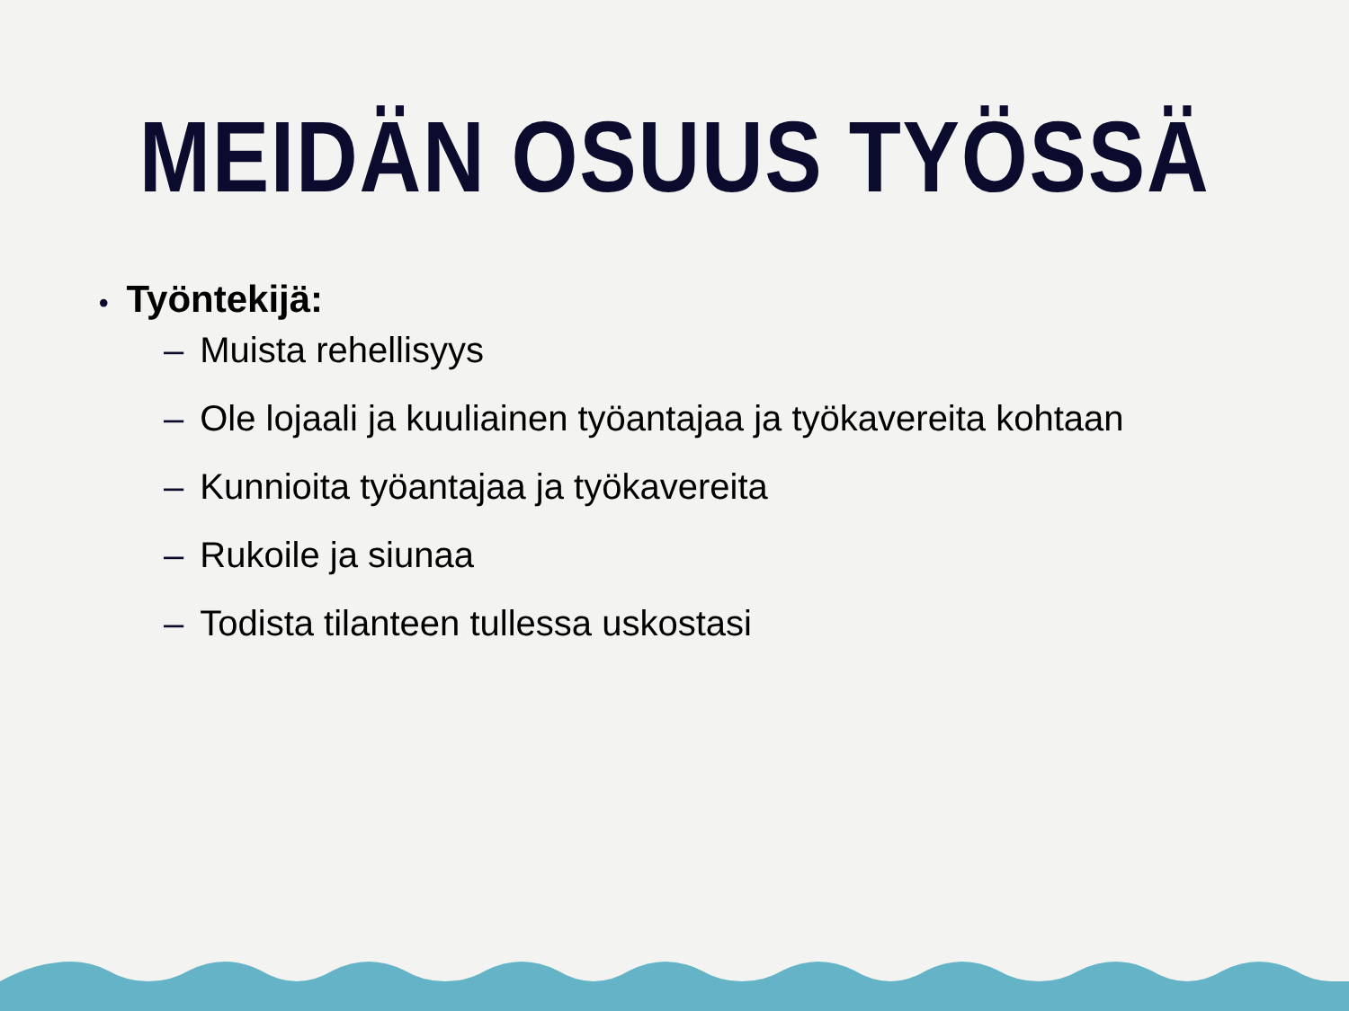MEIDÄN OSUUS TYÖSSÄ
• Työntekijä:
– Muista rehellisyys
– Ole lojaali ja kuuliainen työantajaa ja työkavereita kohtaan
– Kunnioita työantajaa ja työkavereita
– Rukoile ja siunaa
– Todista tilanteen tullessa uskostasi